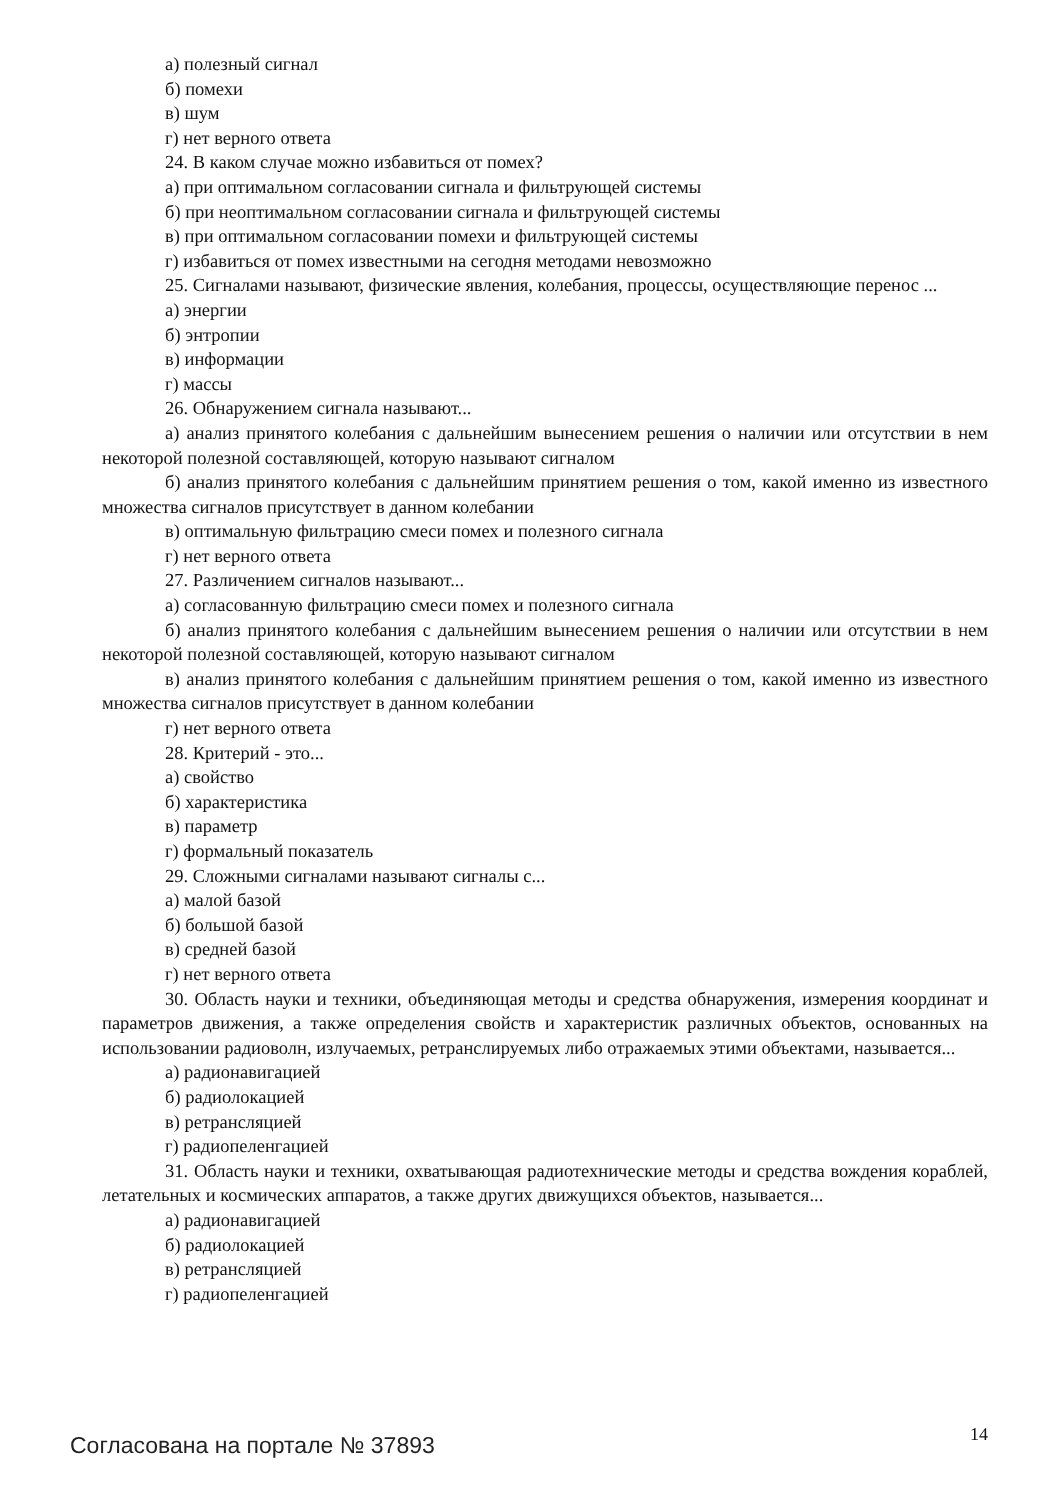а) полезный сигнал
б) помехи
в) шум
г) нет верного ответа
24. В каком случае можно избавиться от помех?
а) при оптимальном согласовании сигнала и фильтрующей системы
б) при неоптимальном согласовании сигнала и фильтрующей системы
в) при оптимальном согласовании помехи и фильтрующей системы
г) избавиться от помех известными на сегодня методами невозможно
25. Сигналами называют, физические явления, колебания, процессы, осуществляющие перенос ...
а) энергии
б) энтропии
в) информации
г) массы
26. Обнаружением сигнала называют...
а) анализ принятого колебания с дальнейшим вынесением решения о наличии или отсутствии в нем некоторой полезной составляющей, которую называют сигналом
б) анализ принятого колебания с дальнейшим принятием решения о том, какой именно из известного множества сигналов присутствует в данном колебании
в) оптимальную фильтрацию смеси помех и полезного сигнала
г) нет верного ответа
27. Различением сигналов называют...
а) согласованную фильтрацию смеси помех и полезного сигнала
б) анализ принятого колебания с дальнейшим вынесением решения о наличии или отсутствии в нем некоторой полезной составляющей, которую называют сигналом
в) анализ принятого колебания с дальнейшим принятием решения о том, какой именно из известного множества сигналов присутствует в данном колебании
г) нет верного ответа
28. Критерий - это...
а) свойство
б) характеристика
в) параметр
г) формальный показатель
29. Сложными сигналами называют сигналы с...
а) малой базой
б) большой базой
в) средней базой
г) нет верного ответа
30. Область науки и техники, объединяющая методы и средства обнаружения, измерения координат и параметров движения, а также определения свойств и характеристик различных объектов, основанных на использовании радиоволн, излучаемых, ретранслируемых либо отражаемых этими объектами, называется...
а) радионавигацией
б) радиолокацией
в) ретрансляцией
г) радиопеленгацией
31. Область науки и техники, охватывающая радиотехнические методы и средства вождения кораблей, летательных и космических аппаратов, а также других движущихся объектов, называется...
а) радионавигацией
б) радиолокацией
в) ретрансляцией
г) радиопеленгацией
Согласована на портале № 37893 14